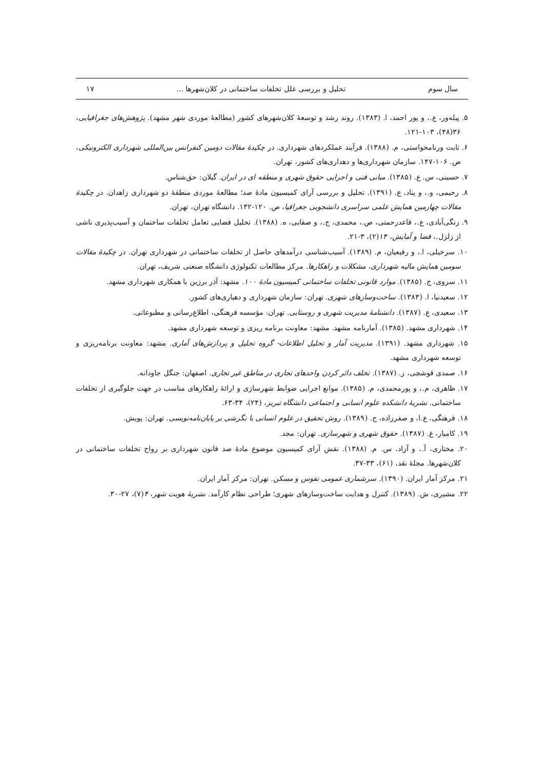سال سوم تحلیل و بررسی علل تخلفات ساختمانی در کلان‌شهرها ... ۱۷
۵. پیله‌ور، ع.، و پور احمد، ا. (۱۳۸۳). روند رشد و توسعهٔ کلان‌شهرهای کشور (مطالعهٔ موردی شهر مشهد). پژوهش‌های جغرافیایی، ۳۶(۴۸)، ۱۰۳-۱۲۱.
۶. ثابت ورنامخواستی، م. (۱۳۸۸). فرآیند عملکردهای شهرداری. در چکیدهٔ مقالات دومین کنفرانس بین‌المللی شهرداری الکترونیکی، ص. ۱۰۶-۱۴۷. سازمان شهرداری‌ها و دهداری‌های کشور، تهران.
۷. حسینی، س. ع. (۱۳۸۵). مبانی فنی و اجرایی حقوق شهری و منطقه ای در ایران. گیلان: حق‌شناس.
۸. رحیمی، و.، و پناد، ع. (۱۳۹۱). تحلیل و بررسی آرای کمیسیون مادهٔ صد؛ مطالعهٔ موردی منطقهٔ دو شهرداری زاهدان. در چکیدهٔ مقالات چهارمین همایش علمی سراسری دانشجویی جغرافیا، ص. ۱۲۰-۱۳۲. دانشگاه تهران، تهران.
۹. زنگی‌آبادی، ع.، قاعدرحمتی، ص.، محمدی، ج.، و صفایی، ه. (۱۳۸۸). تحلیل فضایی تعامل تخلفات ساختمان و آسیب‌پذیری ناشی از زلزل.، فضا و آمایش، ۱۴(۲)، ۳-۲۱.
۱۰. سرخیلی، ا.، و رفیعیان، م. (۱۳۸۹). آسیب‌شناسی درآمدهای حاصل از تخلفات ساختمانی در شهرداری تهران. در چکیدهٔ مقالات سومین همایش مالیه شهرداری، مشکلات و راهکارها. مرکز مطالعات تکنولوژی دانشگاه صنعتی شریف، تهران.
۱۱. سروی، ج. (۱۳۸۵). موارد قانونی تخلفات ساختمانی کمیسیون مادهٔ ۱۰۰. مشهد: آذر برزین با همکاری شهرداری مشهد.
۱۲. سعیدنیا، ا. (۱۳۸۳). ساخت‌وسازهای شهری. تهران: سازمان شهرداری و دهیاری‌های کشور.
۱۳. سعیدی، ع. (۱۳۸۷). دانشنامهٔ مدیریت شهری و روستایی. تهران: مؤسسه فرهنگی، اطلاع‌رسانی و مطبوعاتی.
۱۴. شهرداری مشهد. (۱۳۸۵). آمارنامه مشهد. مشهد: معاونت برنامه ریزی و توسعه شهرداری مشهد.
۱۵. شهرداری مشهد. (۱۳۹۱). مدیریت آمار و تحلیل اطلاعات- گروه تحلیل و پردازش‌های آماری. مشهد: معاونت برنامه‌ریزی و توسعه شهرداری مشهد.
۱۶. صمدی قوشچی، ز. (۱۳۸۷). تخلف دائر کردن واحدهای تجاری در مناطق غیر تجاری. اصفهان: جنگل جاودانه.
۱۷. ظاهری، م.، و پورمحمدی، م. (۱۳۸۵). موانع اجرایی ضوابط شهرسازی و ارائهٔ راهکارهای مناسب در جهت جلوگیری از تخلفات ساختمانی. نشریهٔ دانشکده علوم انسانی و اجتماعی دانشگاه تبریز، (۲۴)، ۳۴-۶۳.
۱۸. فرهنگی، ع.ا، و صفرزاده، ح. (۱۳۸۹). روش تحقیق در علوم انسانی با نگرشی بر پایان‌نامه‌نویسی. تهران: پویش.
۱۹. کامیار، غ. (۱۳۸۷). حقوق شهری و شهرسازی. تهران: مجد.
۲۰. مختاری، آ.، و آزاد، س. م. (۱۳۸۸). نقش آرای کمیسیون موضوع مادهٔ صد قانون شهرداری بر رواج تخلفات ساختمانی در کلان‌شهرها. مجلهٔ نقد، (۶۱)، ۳۳-۳۷.
۲۱. مرکز آمار ایران. (۱۳۹۰). سرشماری عمومی نفوس و مسکن. تهران: مرکز آمار ایران.
۲۲. مشیری، ش. (۱۳۸۹). کنترل و هدایت ساخت‌وسازهای شهری؛ طراحی نظام کارآمد. نشریهٔ هویت شهر، ۴(۷)، ۲۷-۳۰.